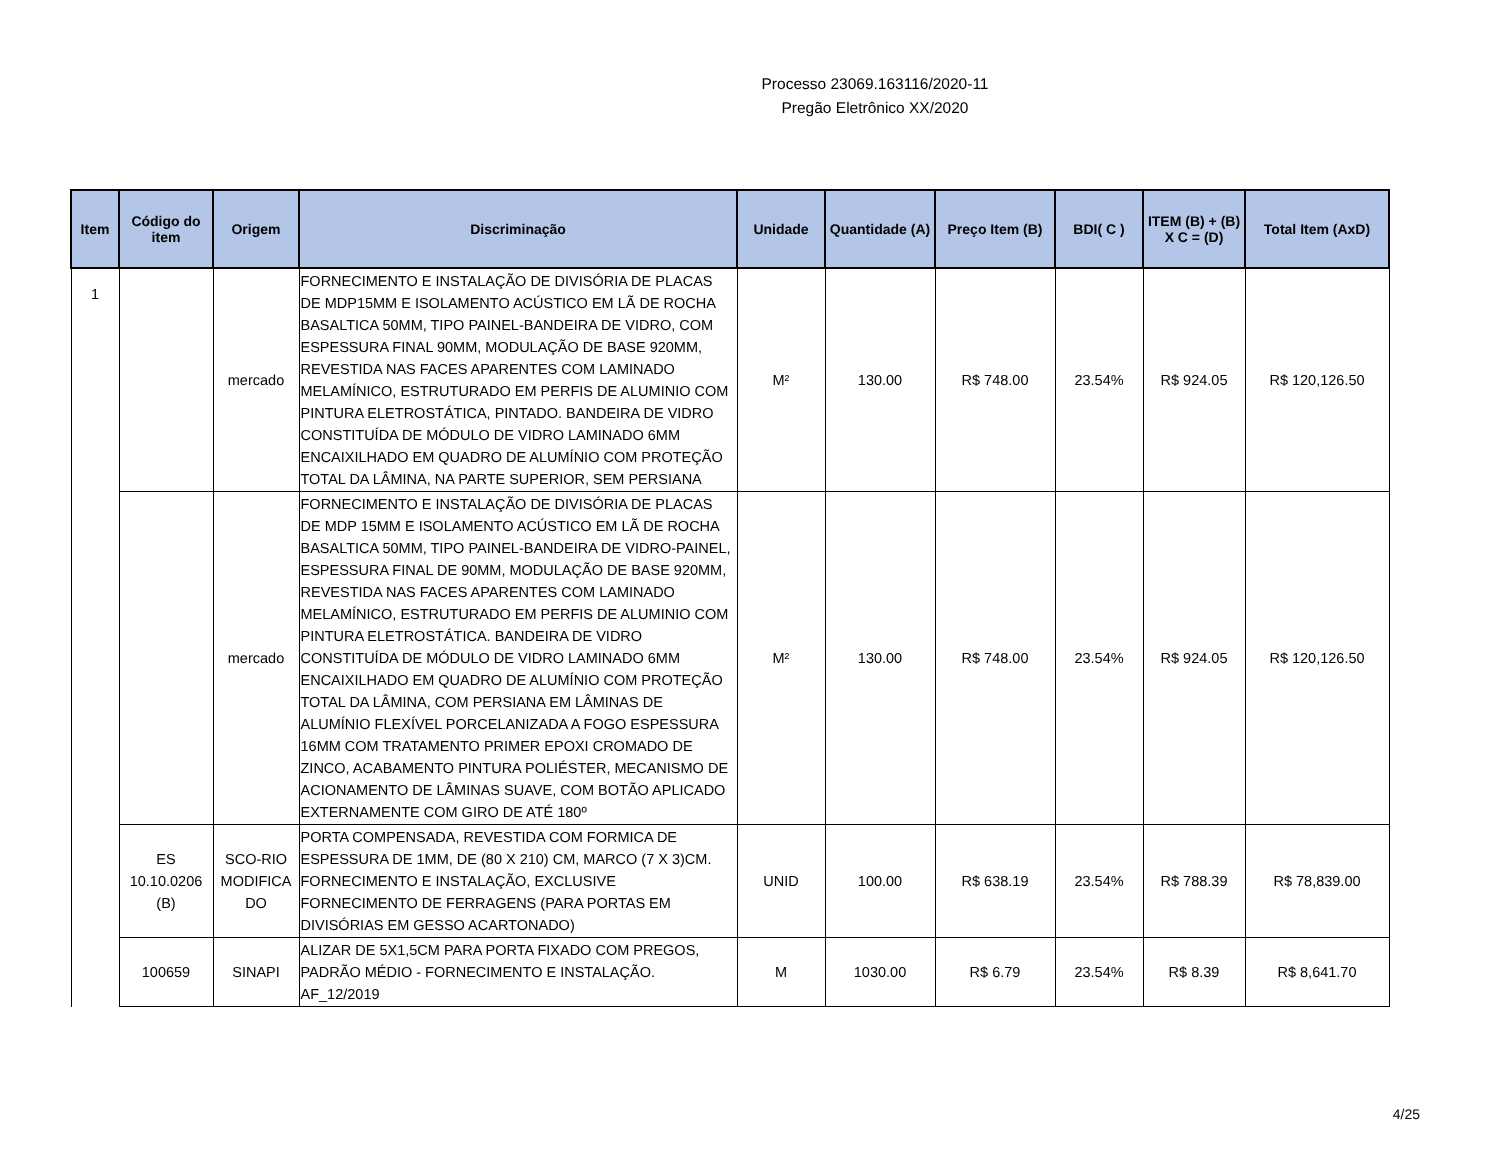Processo 23069.163116/2020-11
Pregão Eletrônico XX/2020
| Item | Código do item | Origem | Discriminação | Unidade | Quantidade (A) | Preço Item (B) | BDI( C ) | ITEM (B) + (B) X C = (D) | Total Item (AxD) |
| --- | --- | --- | --- | --- | --- | --- | --- | --- | --- |
| 1 | | mercado | FORNECIMENTO E INSTALAÇÃO DE DIVISÓRIA DE PLACAS DE MDP15MM E ISOLAMENTO ACÚSTICO EM LÃ DE ROCHA BASALTICA 50MM, TIPO PAINEL-BANDEIRA DE VIDRO, COM ESPESSURA FINAL 90MM, MODULAÇÃO DE BASE 920MM, REVESTIDA NAS FACES APARENTES COM LAMINADO MELAMÍNICO, ESTRUTURADO EM PERFIS DE ALUMINIO COM PINTURA ELETROSTÁTICA, PINTADO. BANDEIRA DE VIDRO CONSTITUÍDA DE MÓDULO DE VIDRO LAMINADO 6MM ENCAIXILHADO EM QUADRO DE ALUMÍNIO COM PROTEÇÃO TOTAL DA LÂMINA, NA PARTE SUPERIOR, SEM PERSIANA | M² | 130.00 | R$ 748.00 | 23.54% | R$ 924.05 | R$ 120,126.50 |
| | | mercado | FORNECIMENTO E INSTALAÇÃO DE DIVISÓRIA DE PLACAS DE MDP 15MM E ISOLAMENTO ACÚSTICO EM LÃ DE ROCHA BASALTICA 50MM, TIPO PAINEL-BANDEIRA DE VIDRO-PAINEL, ESPESSURA FINAL DE 90MM, MODULAÇÃO DE BASE 920MM, REVESTIDA NAS FACES APARENTES COM LAMINADO MELAMÍNICO, ESTRUTURADO EM PERFIS DE ALUMINIO COM PINTURA ELETROSTÁTICA. BANDEIRA DE VIDRO CONSTITUÍDA DE MÓDULO DE VIDRO LAMINADO 6MM ENCAIXILHADO EM QUADRO DE ALUMÍNIO COM PROTEÇÃO TOTAL DA LÂMINA, COM PERSIANA EM LÂMINAS DE ALUMÍNIO FLEXÍVEL PORCELANIZADA A FOGO ESPESSURA 16MM COM TRATAMENTO PRIMER EPOXI CROMADO DE ZINCO, ACABAMENTO PINTURA POLIÉSTER, MECANISMO DE ACIONAMENTO DE LÂMINAS SUAVE, COM BOTÃO APLICADO EXTERNAMENTE COM GIRO DE ATÉ 180º | M² | 130.00 | R$ 748.00 | 23.54% | R$ 924.05 | R$ 120,126.50 |
| | ES 10.10.0206 (B) | SCO-RIO MODIFICA DO | PORTA COMPENSADA, REVESTIDA COM FORMICA DE ESPESSURA DE 1MM, DE (80 X 210) CM, MARCO (7 X 3)CM. FORNECIMENTO E INSTALAÇÃO, EXCLUSIVE FORNECIMENTO DE FERRAGENS (PARA PORTAS EM DIVISÓRIAS EM GESSO ACARTONADO) | UNID | 100.00 | R$ 638.19 | 23.54% | R$ 788.39 | R$ 78,839.00 |
| | 100659 | SINAPI | ALIZAR DE 5X1,5CM PARA PORTA FIXADO COM PREGOS, PADRÃO MÉDIO - FORNECIMENTO E INSTALAÇÃO. AF_12/2019 | M | 1030.00 | R$ 6.79 | 23.54% | R$ 8.39 | R$ 8,641.70 |
4/25